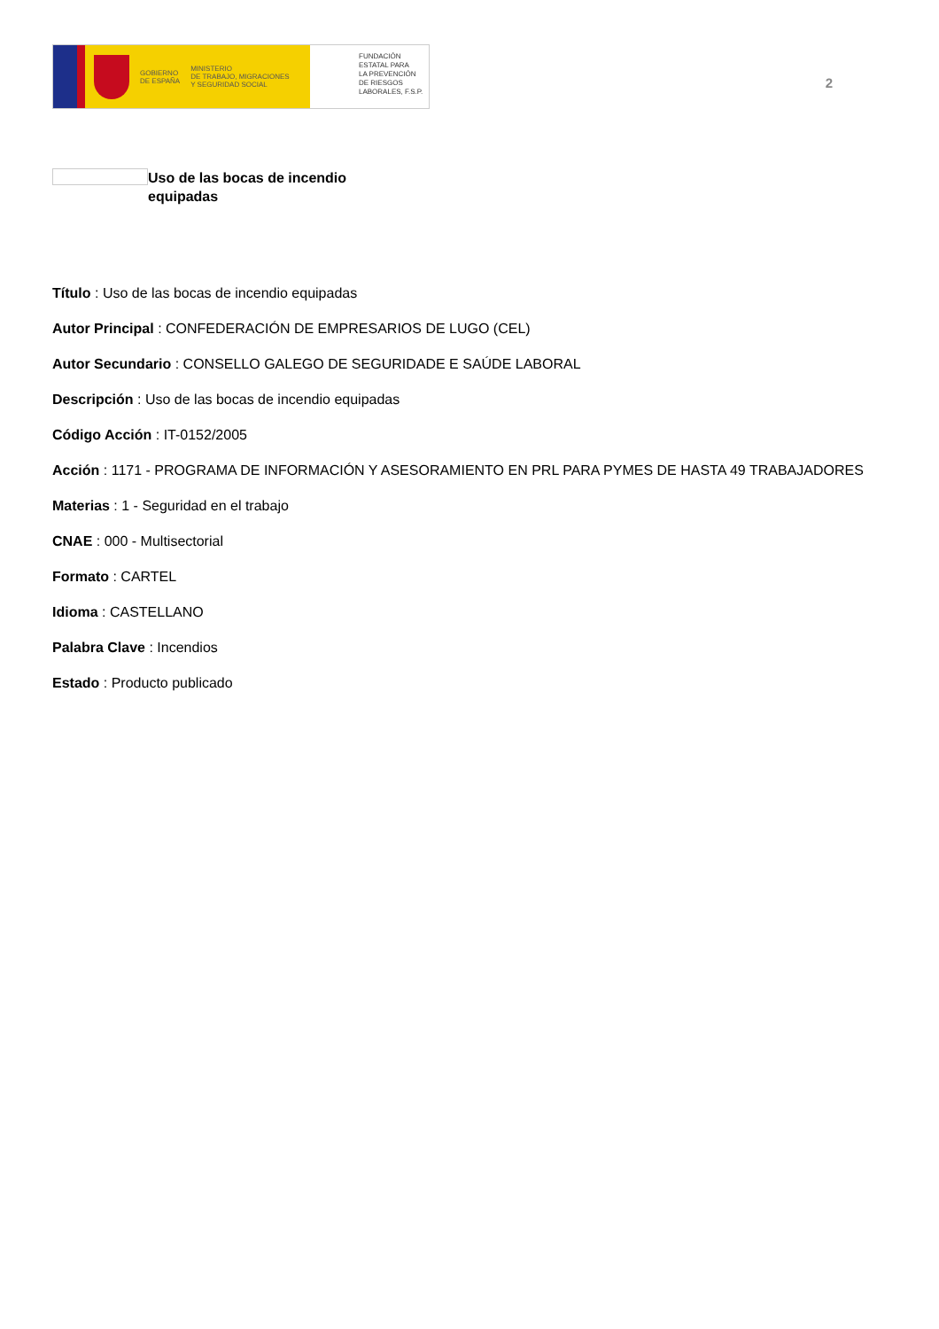GOBIERNO
DE ESPAÑA MINISTERIO
DE TRABAJO, MIGRACIONES
Y SEGURIDAD SOCIAL
FUNDACIÓN
ESTATAL PARA
LA PREVENCIÓN
DE RIESGOS
LABORALES, F.S.P.
2
Uso de las bocas de incendio equipadas
Título : Uso de las bocas de incendio equipadas
Autor Principal : CONFEDERACIÓN DE EMPRESARIOS DE LUGO (CEL)
Autor Secundario : CONSELLO GALEGO DE SEGURIDADE E SAÚDE LABORAL
Descripción : Uso de las bocas de incendio equipadas
Código Acción : IT-0152/2005
Acción : 1171 - PROGRAMA DE INFORMACIÓN Y ASESORAMIENTO EN PRL PARA PYMES DE HASTA 49 TRABAJADORES
Materias : 1 - Seguridad en el trabajo
CNAE : 000 - Multisectorial
Formato : CARTEL
Idioma : CASTELLANO
Palabra Clave : Incendios
Estado : Producto publicado